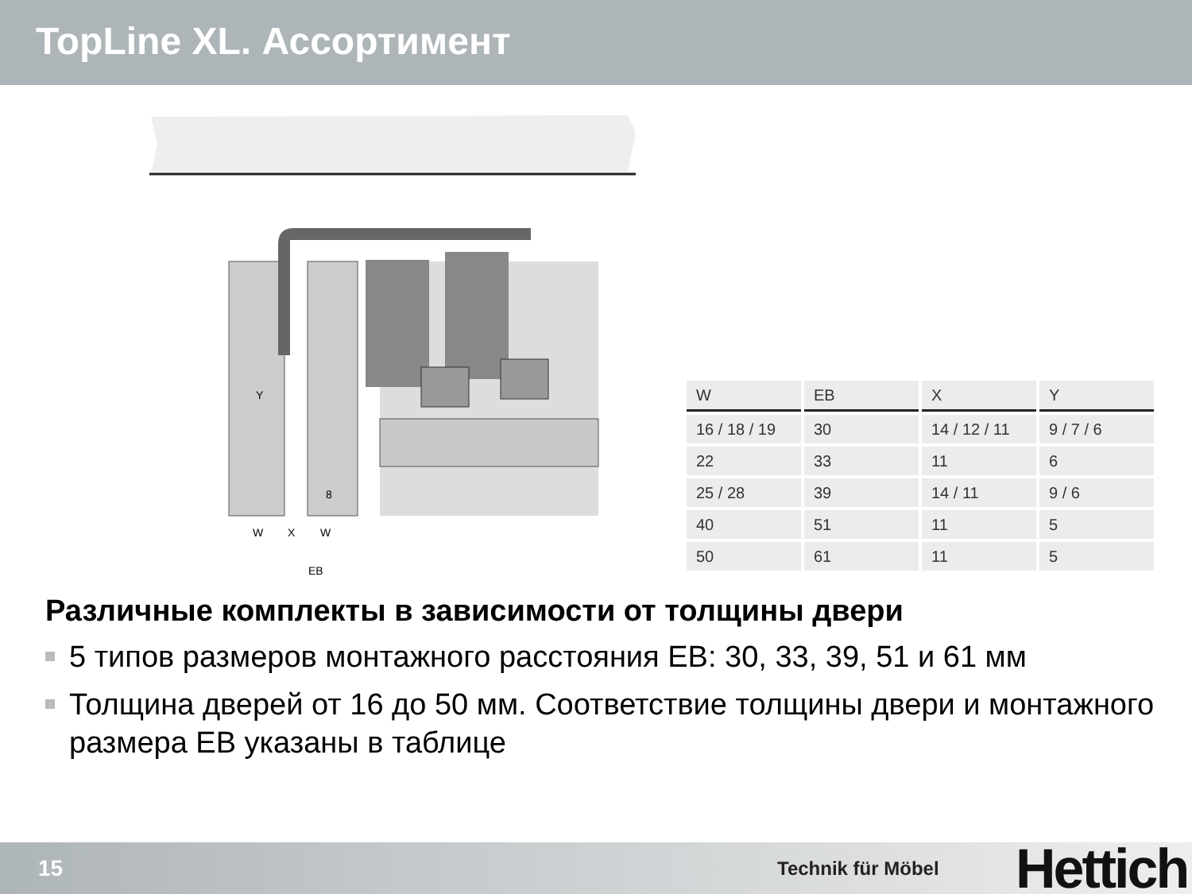TopLine XL. Ассортимент
W
X
W
EB
Y
8
| W | EB | X | Y |
| --- | --- | --- | --- |
| 16 / 18 / 19 | 30 | 14 / 12 / 11 | 9 / 7 / 6 |
| 22 | 33 | 11 | 6 |
| 25 / 28 | 39 | 14 / 11 | 9 / 6 |
| 40 | 51 | 11 | 5 |
| 50 | 61 | 11 | 5 |
Различные комплекты в зависимости от толщины двери
5 типов размеров монтажного расстояния EB: 30, 33, 39, 51 и 61 мм
Толщина дверей от 16 до 50 мм. Соответствие толщины двери и монтажного размера EB указаны в таблице
15
Technik für Möbel
Hettich